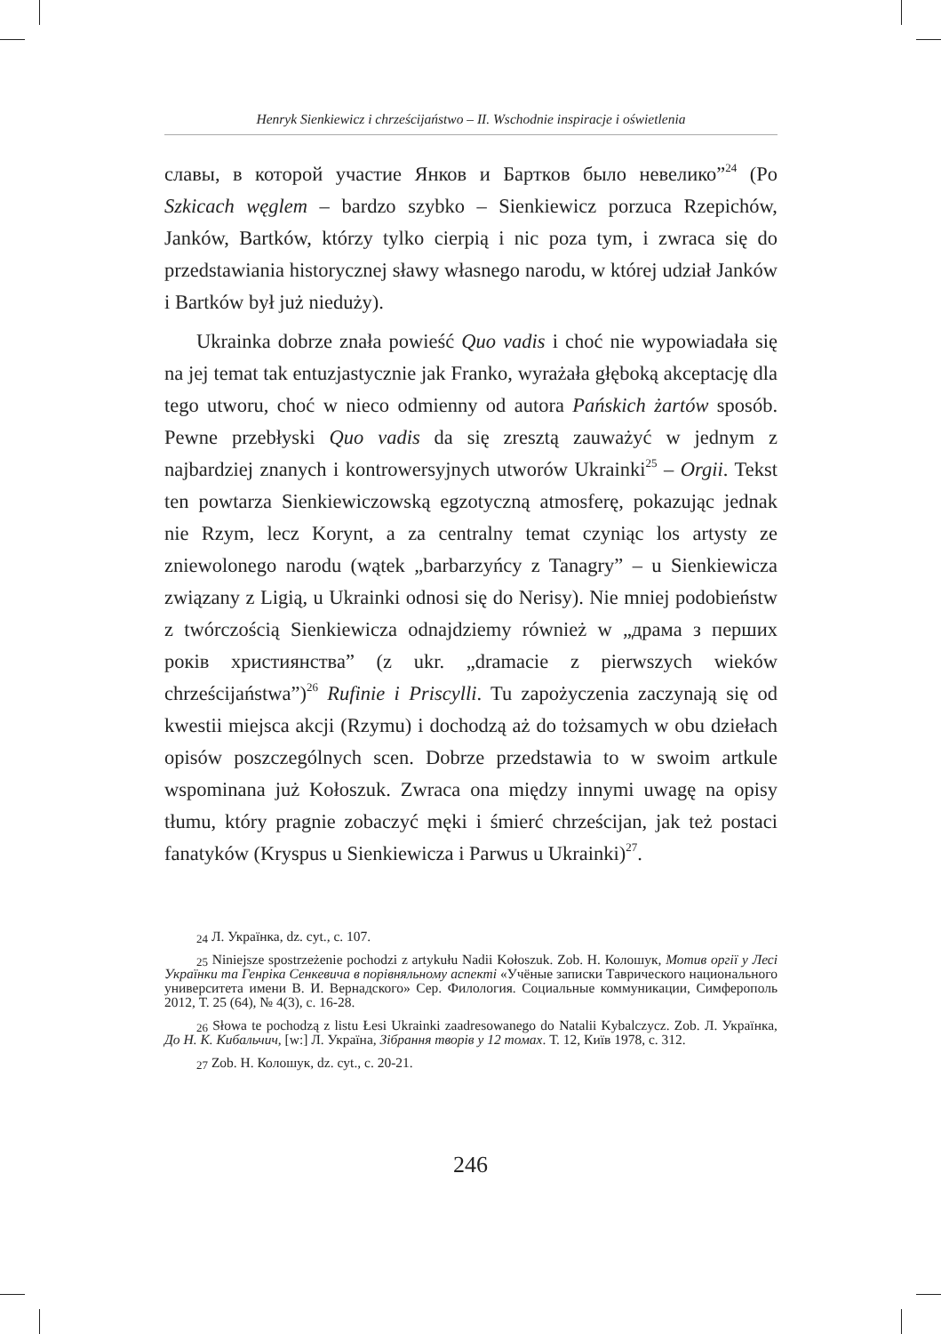Henryk Sienkiewicz i chrześcijaństwo – II. Wschodnie inspiracje i oświetlenia
славы, в которой участие Янков и Бартков было невелико”<sup>24</sup> (Po Szkicach węglem – bardzo szybko – Sienkiewicz porzuca Rzepichów, Janków, Bartków, którzy tylko cierpią i nic poza tym, i zwraca się do przedstawiania historycznej sławy własnego narodu, w której udział Janków i Bartków był już nieduży).
Ukrainka dobrze znała powieść Quo vadis i choć nie wypowiadała się na jej temat tak entuzjastycznie jak Franko, wyrażała głęboką akceptację dla tego utworu, choć w nieco odmienny od autora Pańskich żartów sposób. Pewne przebłyski Quo vadis da się zresztą zauważyć w jednym z najbardziej znanych i kontrowersyjnych utworów Ukrainki<sup>25</sup> – Orgii. Tekst ten powtarza Sienkiewiczowską egzotyczną atmosferę, pokazując jednak nie Rzym, lecz Korynt, a za centralny temat czyniąc los artysty ze zniewolonego narodu (wątek „barbarzyńcy z Tanagry” – u Sienkiewicza związany z Ligią, u Ukrainki odnosi się do Nerisy). Nie mniej podobieństw z twórczością Sienkiewicza odnajdziemy również w „драма з перших років християнства” (z ukr. „dramacie z pierwszych wieków chrześcijaństwa”)<sup>26</sup> Rufinie i Priscylli. Tu zapożyczenia zaczynają się od kwestii miejsca akcji (Rzymu) i dochodzą aż do tożsamych w obu dziełach opisów poszczególnych scen. Dobrze przedstawia to w swoim artkule wspominana już Kołoszuk. Zwraca ona między innymi uwagę na opisy tłumu, który pragnie zobaczyć męki i śmierć chrześcijan, jak też postaci fanatyków (Kryspus u Sienkiewicza i Parwus u Ukrainki)<sup>27</sup>.
<sup>24</sup> Л. Українка, dz. cyt., c. 107.
<sup>25</sup> Niniejsze spostrzeżenie pochodzi z artykułu Nadii Kołoszuk. Zob. Н. Колошук, Мотив оргії у Лесі Українки та Генріка Сенкевича в порівняльному аспекті «Учёные записки Таврического национального университета имени В. И. Вернадского» Сер. Филология. Социальные коммуникации, Симферополь 2012, Т. 25 (64), № 4(3), с. 16-28.
<sup>26</sup> Słowa te pochodzą z listu Łesi Ukrainki zaadresowanego do Natalii Kybalczycz. Zob. Л. Українка, До Н. К. Кибальчич, [w:] Л. Україна, Зібрання творів у 12 томах. Т. 12, Київ 1978, с. 312.
<sup>27</sup> Zob. Н. Колошук, dz. cyt., c. 20-21.
246